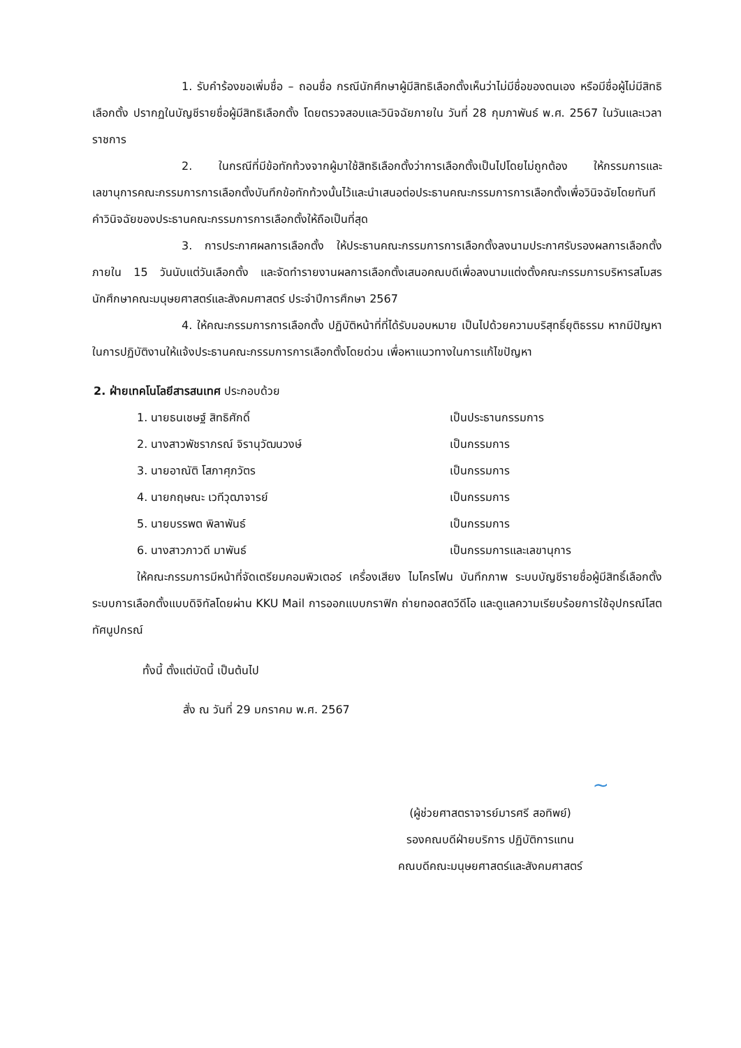1. รับคำร้องขอเพิ่มชื่อ – ถอนชื่อ กรณีนักศึกษาผู้มีสิทธิเลือกตั้งเห็นว่าไม่มีชื่อของตนเอง หรือมีชื่อผู้ไม่มีสิทธิเลือกตั้ง ปรากฏในบัญชีรายชื่อผู้มีสิทธิเลือกตั้ง โดยตรวจสอบและวินิจฉัยภายใน วันที่ 28 กุมภาพันธ์ พ.ศ. 2567 ในวันและเวลาราชการ
2. ในกรณีที่มีข้อทักท้วงจากผู้มาใช้สิทธิเลือกตั้งว่าการเลือกตั้งเป็นไปโดยไม่ถูกต้อง ให้กรรมการและเลขานุการคณะกรรมการการเลือกตั้งบันทึกข้อทักท้วงนั้นไว้และนำเสนอต่อประธานคณะกรรมการการเลือกตั้งเพื่อวินิจฉัยโดยทันที คำวินิจฉัยของประธานคณะกรรมการการเลือกตั้งให้ถือเป็นที่สุด
3. การประกาศผลการเลือกตั้ง ให้ประธานคณะกรรมการการเลือกตั้งลงนามประกาศรับรองผลการเลือกตั้งภายใน 15 วันนับแต่วันเลือกตั้ง และจัดทำรายงานผลการเลือกตั้งเสนอคณบดีเพื่อลงนามแต่งตั้งคณะกรรมการบริหารสโมสรนักศึกษาคณะมนุษยศาสตร์และสังคมศาสตร์ ประจำปีการศึกษา 2567
4. ให้คณะกรรมการการเลือกตั้ง ปฏิบัติหน้าที่ที่ได้รับมอบหมาย เป็นไปด้วยความบริสุทธิ์ยุติธรรม หากมีปัญหาในการปฏิบัติงานให้แจ้งประธานคณะกรรมการการเลือกตั้งโดยด่วน เพื่อหาแนวทางในการแก้ไขปัญหา
2. ฝ่ายเทคโนโลยีสารสนเทศ ประกอบด้วย
| 1. นายธนเชษฐ์ สิทธิศักดิ์ | เป็นประธานกรรมการ |
| 2. นางสาวพัชราภรณ์ จิรานุวัฒนวงษ์ | เป็นกรรมการ |
| 3. นายอาณัติ โสภาศุภวัตร | เป็นกรรมการ |
| 4. นายกฤษณะ เวทีวุฒาจารย์ | เป็นกรรมการ |
| 5. นายบรรพต พิลาพันธ์ | เป็นกรรมการ |
| 6. นางสาวภาวดี มาพันธ์ | เป็นกรรมการและเลขานุการ |
ให้คณะกรรมการมีหน้าที่จัดเตรียมคอมพิวเตอร์ เครื่องเสียง ไมโครโฟน บันทึกภาพ ระบบบัญชีรายชื่อผู้มีสิทธิ์เลือกตั้ง ระบบการเลือกตั้งแบบดิจิทัลโดยผ่าน KKU Mail การออกแบบกราฟิก ถ่ายทอดสดวีดีโอ และดูแลความเรียบร้อยการใช้อุปกรณ์โสตทัศนูปกรณ์
ทั้งนี้ ตั้งแต่บัดนี้ เป็นต้นไป
สั่ง ณ วันที่ 29 มกราคม พ.ศ. 2567
~
(ผู้ช่วยศาสตราจารย์มารศรี สอทิพย์)
รองคณบดีฝ่ายบริการ ปฏิบัติการแทน
คณบดีคณะมนุษยศาสตร์และสังคมศาสตร์